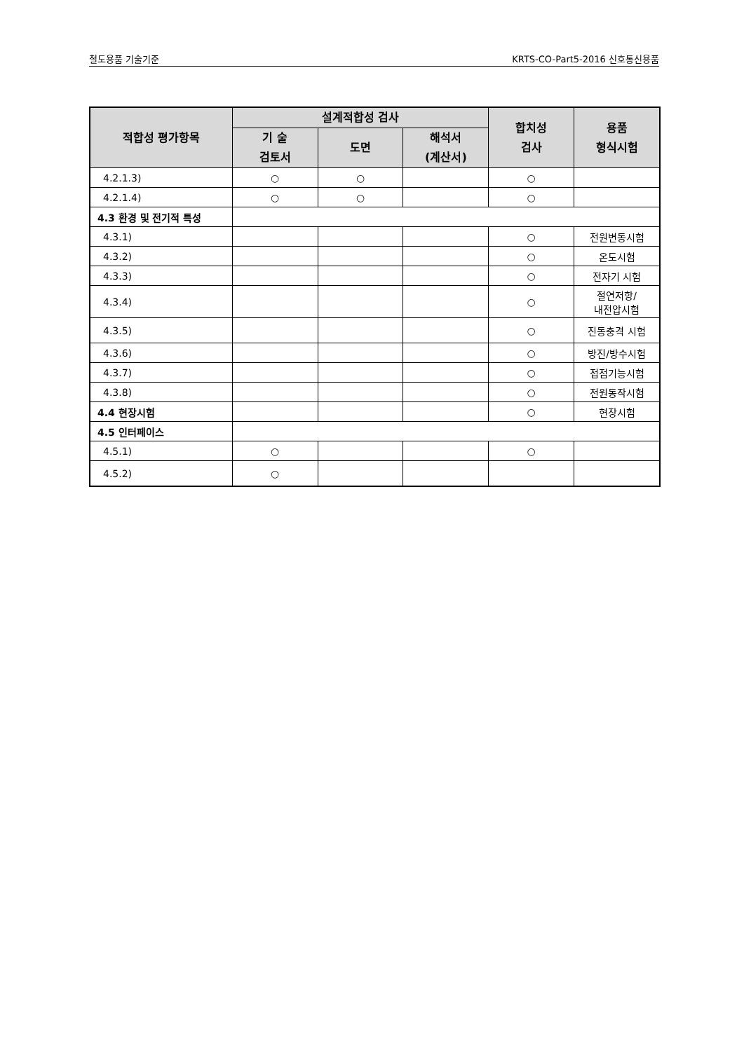철도용품 기술기준 KRTS-CO-Part5-2016 신호통신용품
| 적합성 평가항목 | 설계적합성 검사 | | | 합치성 검사 | 용품 형식시험 |
| --- | --- | --- | --- | --- | --- |
| | 기 술 검토서 | 도면 | 해석서 (계산서) | | |
| 4.2.1.3) | ○ | ○ | | ○ | |
| 4.2.1.4) | ○ | ○ | | ○ | |
| 4.3 환경 및 전기적 특성 | | | | | |
| 4.3.1) | | | | ○ | 전원변동시험 |
| 4.3.2) | | | | ○ | 온도시험 |
| 4.3.3) | | | | ○ | 전자기 시험 |
| 4.3.4) | | | | ○ | 절연저항/ 내전압시험 |
| 4.3.5) | | | | ○ | 진동충격 시험 |
| 4.3.6) | | | | ○ | 방진/방수시험 |
| 4.3.7) | | | | ○ | 접점기능시험 |
| 4.3.8) | | | | ○ | 전원동작시험 |
| 4.4 현장시험 | | | | ○ | 현장시험 |
| 4.5 인터페이스 | | | | | |
| 4.5.1) | ○ | | | ○ | |
| 4.5.2) | ○ | | | | |